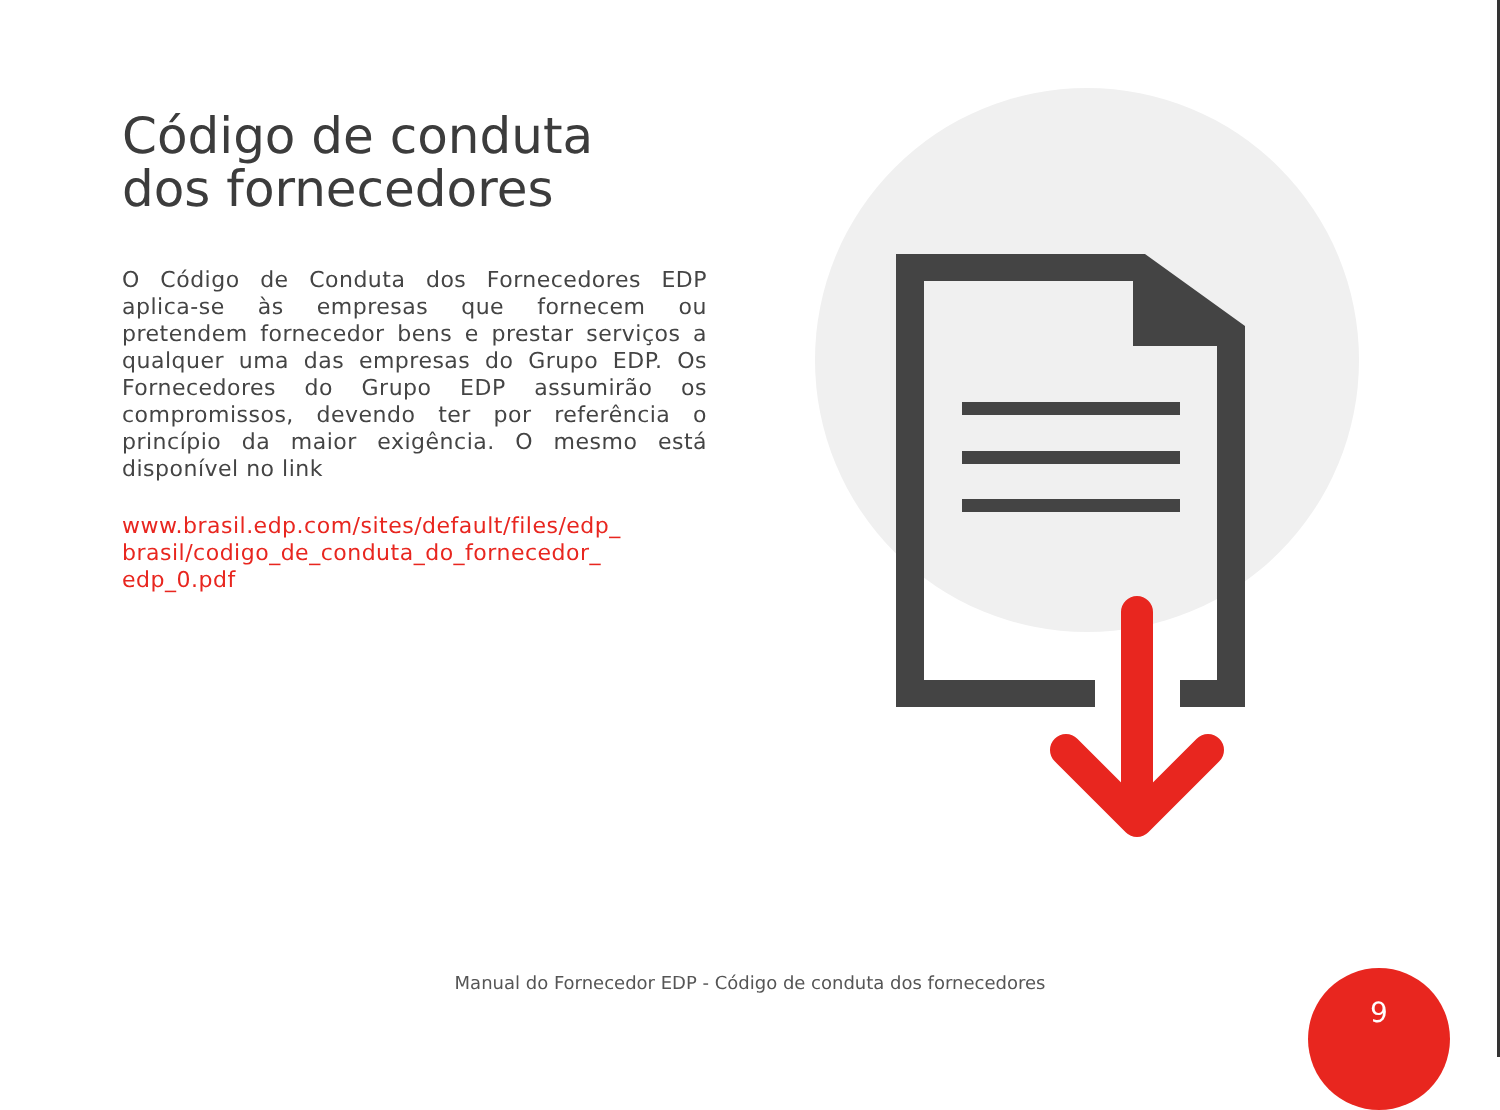Código de conduta
dos fornecedores
O Código de Conduta dos Fornecedores EDP aplica-se às empresas que fornecem ou pretendem fornecedor bens e prestar serviços a qualquer uma das empresas do Grupo EDP. Os Fornecedores do Grupo EDP assumirão os compromissos, devendo ter por referência o princípio da maior exigência. O mesmo está disponível no link
www.brasil.edp.com/sites/default/files/edp_
brasil/codigo_de_conduta_do_fornecedor_
edp_0.pdf
Manual do Fornecedor EDP - Código de conduta dos fornecedores 9